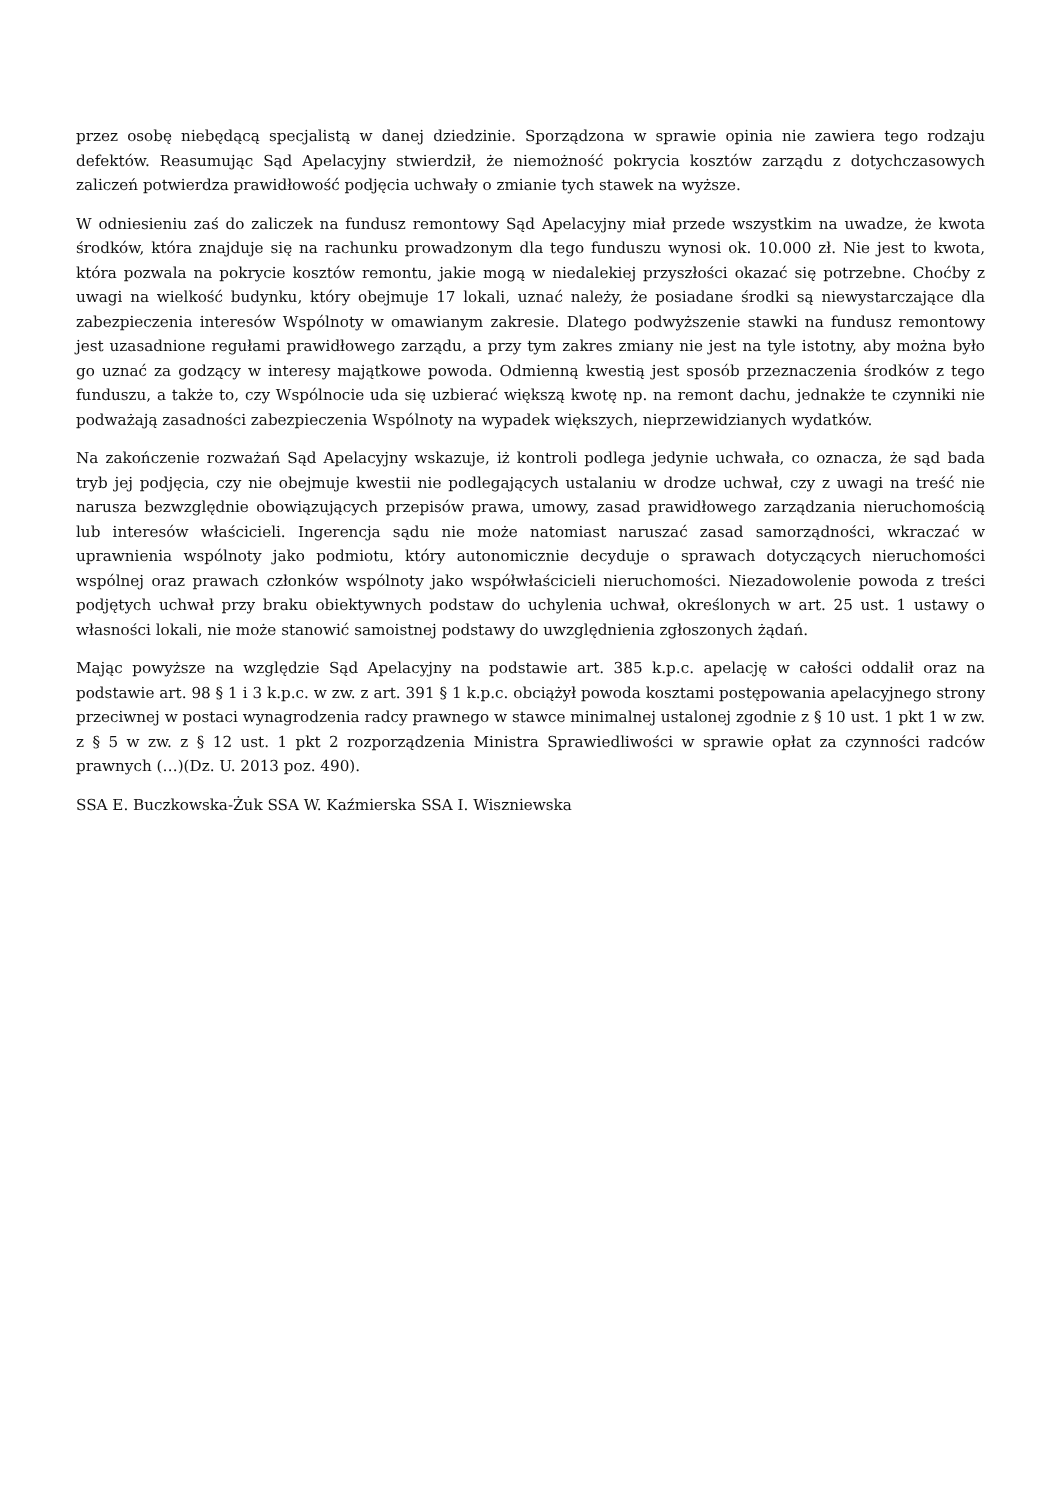przez osobę niebędącą specjalistą w danej dziedzinie. Sporządzona w sprawie opinia nie zawiera tego rodzaju defektów. Reasumując Sąd Apelacyjny stwierdził, że niemożność pokrycia kosztów zarządu z dotychczasowych zaliczeń potwierdza prawidłowość podjęcia uchwały o zmianie tych stawek na wyższe.
W odniesieniu zaś do zaliczek na fundusz remontowy Sąd Apelacyjny miał przede wszystkim na uwadze, że kwota środków, która znajduje się na rachunku prowadzonym dla tego funduszu wynosi ok. 10.000 zł. Nie jest to kwota, która pozwala na pokrycie kosztów remontu, jakie mogą w niedalekiej przyszłości okazać się potrzebne. Choćby z uwagi na wielkość budynku, który obejmuje 17 lokali, uznać należy, że posiadane środki są niewystarczające dla zabezpieczenia interesów Wspólnoty w omawianym zakresie. Dlatego podwyższenie stawki na fundusz remontowy jest uzasadnione regułami prawidłowego zarządu, a przy tym zakres zmiany nie jest na tyle istotny, aby można było go uznać za godzący w interesy majątkowe powoda. Odmienną kwestią jest sposób przeznaczenia środków z tego funduszu, a także to, czy Wspólnocie uda się uzbierać większą kwotę np. na remont dachu, jednakże te czynniki nie podważają zasadności zabezpieczenia Wspólnoty na wypadek większych, nieprzewidzianych wydatków.
Na zakończenie rozważań Sąd Apelacyjny wskazuje, iż kontroli podlega jedynie uchwała, co oznacza, że sąd bada tryb jej podjęcia, czy nie obejmuje kwestii nie podlegających ustalaniu w drodze uchwał, czy z uwagi na treść nie narusza bezwzględnie obowiązujących przepisów prawa, umowy, zasad prawidłowego zarządzania nieruchomością lub interesów właścicieli. Ingerencja sądu nie może natomiast naruszać zasad samorządności, wkraczać w uprawnienia wspólnoty jako podmiotu, który autonomicznie decyduje o sprawach dotyczących nieruchomości wspólnej oraz prawach członków wspólnoty jako współwłaścicieli nieruchomości. Niezadowolenie powoda z treści podjętych uchwał przy braku obiektywnych podstaw do uchylenia uchwał, określonych w art. 25 ust. 1 ustawy o własności lokali, nie może stanowić samoistnej podstawy do uwzględnienia zgłoszonych żądań.
Mając powyższe na względzie Sąd Apelacyjny na podstawie art. 385 k.p.c. apelację w całości oddalił oraz na podstawie art. 98 § 1 i 3 k.p.c. w zw. z art. 391 § 1 k.p.c. obciążył powoda kosztami postępowania apelacyjnego strony przeciwnej w postaci wynagrodzenia radcy prawnego w stawce minimalnej ustalonej zgodnie z § 10 ust. 1 pkt 1 w zw. z § 5 w zw. z § 12 ust. 1 pkt 2 rozporządzenia Ministra Sprawiedliwości w sprawie opłat za czynności radców prawnych (…)(Dz. U. 2013 poz. 490).
SSA E. Buczkowska-Żuk SSA W. Kaźmierska SSA I. Wiszniewska